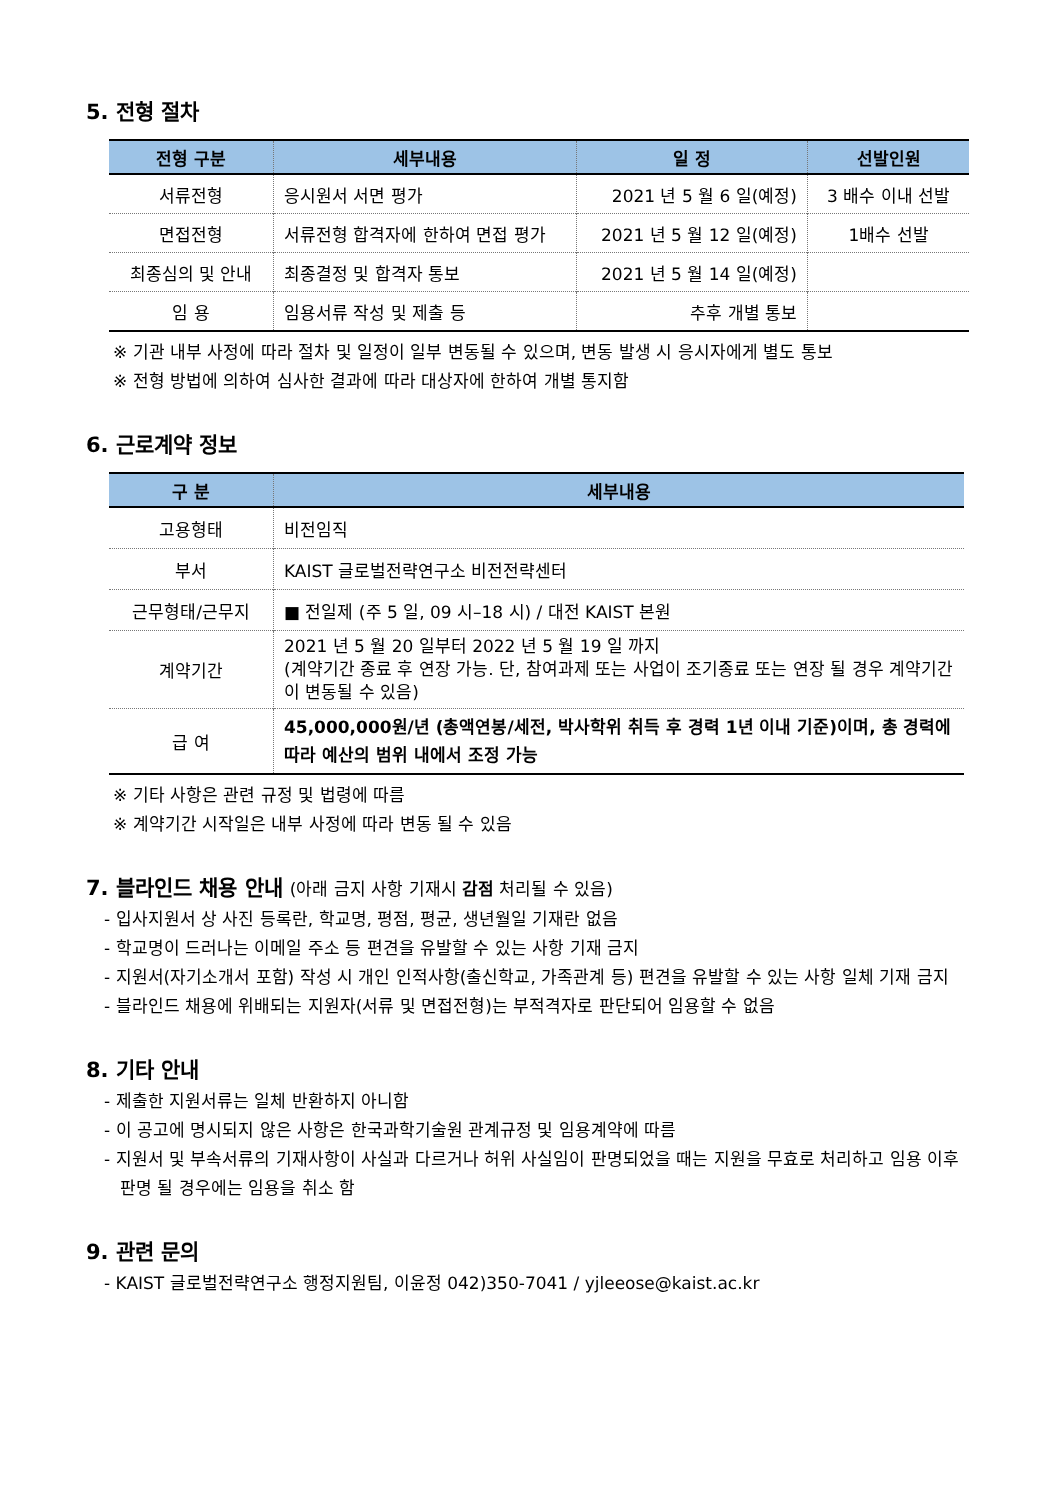5. 전형 절차
| 전형 구분 | 세부내용 | 일 정 | 선발인원 |
| --- | --- | --- | --- |
| 서류전형 | 응시원서 서면 평가 | 2021 년 5 월 6 일(예정) | 3 배수 이내 선발 |
| 면접전형 | 서류전형 합격자에 한하여 면접 평가 | 2021 년 5 월 12 일(예정) | 1배수 선발 |
| 최종심의 및 안내 | 최종결정 및 합격자 통보 | 2021 년 5 월 14 일(예정) | |
| 임 용 | 임용서류 작성 및 제출 등 | 추후 개별 통보 | |
※ 기관 내부 사정에 따라 절차 및 일정이 일부 변동될 수 있으며, 변동 발생 시 응시자에게 별도 통보
※ 전형 방법에 의하여 심사한 결과에 따라 대상자에 한하여 개별 통지함
6. 근로계약 정보
| 구 분 | 세부내용 |
| --- | --- |
| 고용형태 | 비전임직 |
| 부서 | KAIST 글로벌전략연구소 비전전략센터 |
| 근무형태/근무지 | ■ 전일제 (주 5 일, 09 시–18 시) / 대전 KAIST 본원 |
| 계약기간 | 2021 년 5 월 20 일부터 2022 년 5 월 19 일 까지 (계약기간 종료 후 연장 가능. 단, 참여과제 또는 사업이 조기종료 또는 연장 될 경우 계약기간이 변동될 수 있음) |
| 급 여 | 45,000,000원/년 (총액연봉/세전, 박사학위 취득 후 경력 1년 이내 기준)이며, 총 경력에 따라 예산의 범위 내에서 조정 가능 |
※ 기타 사항은 관련 규정 및 법령에 따름
※ 계약기간 시작일은 내부 사정에 따라 변동 될 수 있음
7. 블라인드 채용 안내 (아래 금지 사항 기재시 감점 처리될 수 있음)
- 입사지원서 상 사진 등록란, 학교명, 평점, 평균, 생년월일 기재란 없음
- 학교명이 드러나는 이메일 주소 등 편견을 유발할 수 있는 사항 기재 금지
- 지원서(자기소개서 포함) 작성 시 개인 인적사항(출신학교, 가족관계 등) 편견을 유발할 수 있는 사항 일체 기재 금지
- 블라인드 채용에 위배되는 지원자(서류 및 면접전형)는 부적격자로 판단되어 임용할 수 없음
8. 기타 안내
- 제출한 지원서류는 일체 반환하지 아니함
- 이 공고에 명시되지 않은 사항은 한국과학기술원 관계규정 및 임용계약에 따름
- 지원서 및 부속서류의 기재사항이 사실과 다르거나 허위 사실임이 판명되었을 때는 지원을 무효로 처리하고 임용 이후 판명 될 경우에는 임용을 취소 함
9. 관련 문의
- KAIST 글로벌전략연구소 행정지원팀, 이윤정 042)350-7041 / yjleeose@kaist.ac.kr